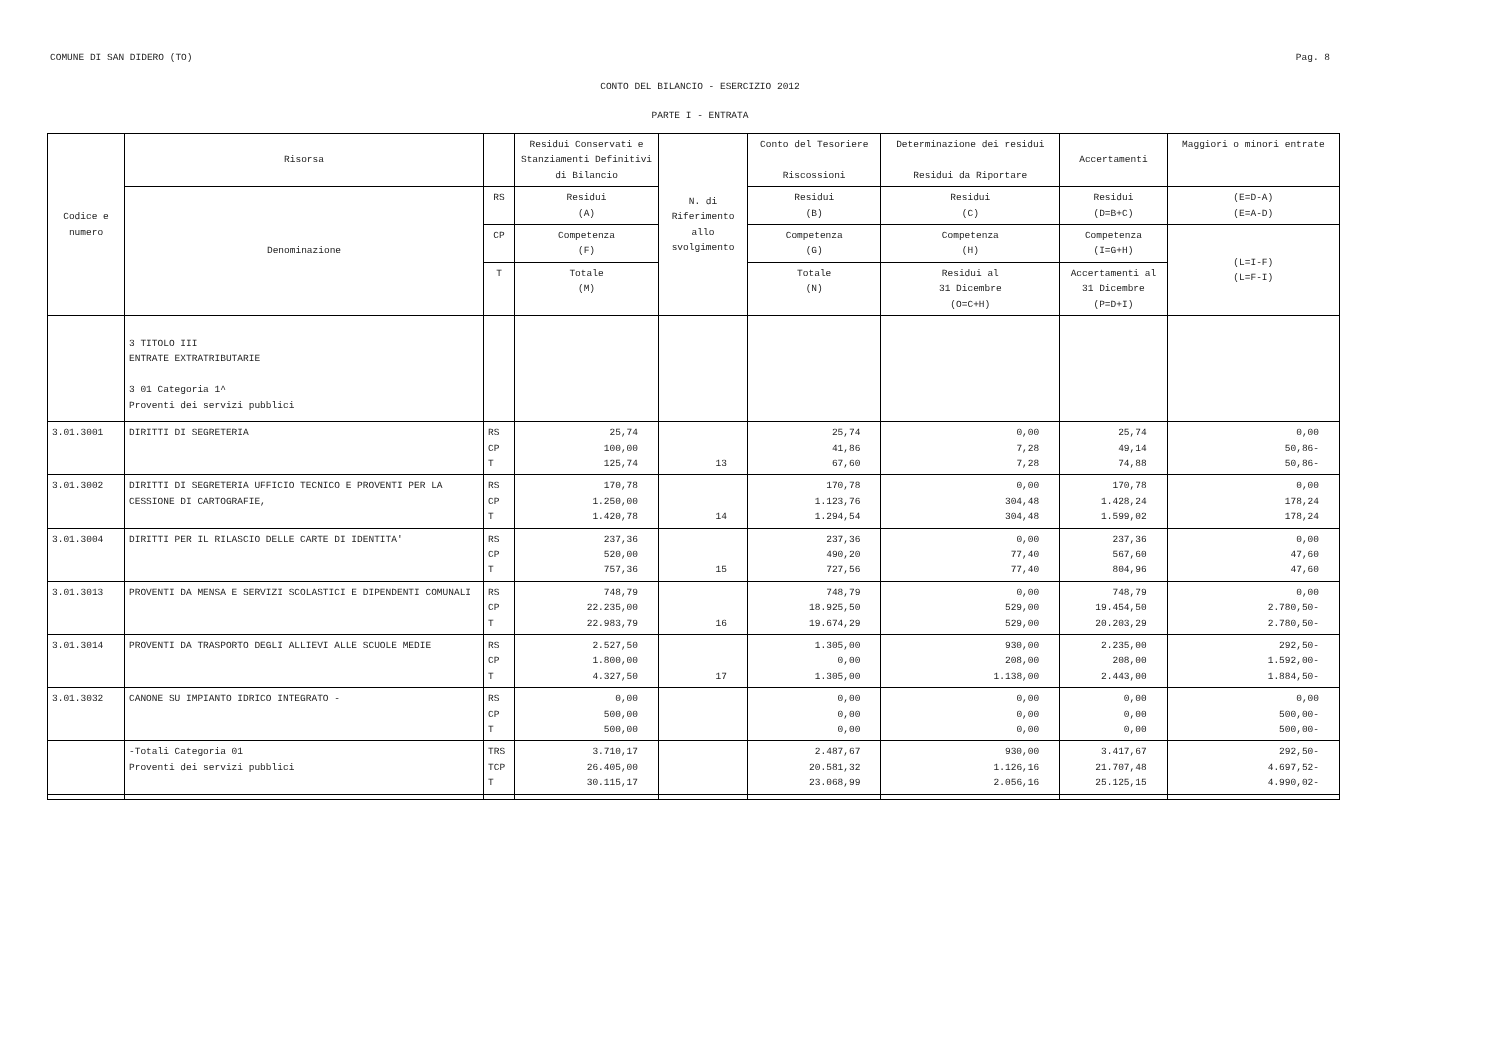COMUNE DI SAN DIDERO (TO) Pag. 8
CONTO DEL BILANCIO - ESERCIZIO 2012
PARTE I - ENTRATA
| Codice e numero | Risorsa | | Residui Conservati e Stanziamenti Definitivi di Bilancio | N. di Riferimento allo svolgimento | Conto del Tesoriere Riscossioni | Determinazione dei residui Residui da Riportare | Accertamenti | Maggiori o minori entrate |
| --- | --- | --- | --- | --- | --- | --- | --- | --- |
| | Denominazione | RS | Residui (A) | | Residui (B) | Residui (C) | Residui (D=B+C) | (E=D-A) (E=A-D) |
| | | CP | Competenza (F) | | Competenza (G) | Competenza (H) | Competenza (I=G+H) | (L=I-F) (L=F-I) |
| | | T | Totale (M) | | Totale (N) | Residui al 31 Dicembre (O=C+H) | Accertamenti al 31 Dicembre (P=D+I) | |
| | 3 TITOLO III ENTRATE EXTRATRIBUTARIE 3 01 Categoria 1^ Proventi dei servizi pubblici | | | | | | | |
| 3.01.3001 | DIRITTI DI SEGRETERIA | RS CP T | 25,74 100,00 125,74 | 13 | 25,74 41,86 67,60 | 0,00 7,28 7,28 | 25,74 49,14 74,88 | 0,00 50,86- 50,86- |
| 3.01.3002 | DIRITTI DI SEGRETERIA UFFICIO TECNICO E PROVENTI PER LA CESSIONE DI CARTOGRAFIE, | RS CP T | 170,78 1.250,00 1.420,78 | 14 | 170,78 1.123,76 1.294,54 | 0,00 304,48 304,48 | 170,78 1.428,24 1.599,02 | 0,00 178,24 178,24 |
| 3.01.3004 | DIRITTI PER IL RILASCIO DELLE CARTE DI IDENTITA' | RS CP T | 237,36 520,00 757,36 | 15 | 237,36 490,20 727,56 | 0,00 77,40 77,40 | 237,36 567,60 804,96 | 0,00 47,60 47,60 |
| 3.01.3013 | PROVENTI DA MENSA E SERVIZI SCOLASTICI E DIPENDENTI COMUNALI | RS CP T | 748,79 22.235,00 22.983,79 | 16 | 748,79 18.925,50 19.674,29 | 0,00 529,00 529,00 | 748,79 19.454,50 20.203,29 | 0,00 2.780,50- 2.780,50- |
| 3.01.3014 | PROVENTI DA TRASPORTO DEGLI ALLIEVI ALLE SCUOLE MEDIE | RS CP T | 2.527,50 1.800,00 4.327,50 | 17 | 1.305,00 0,00 1.305,00 | 930,00 208,00 1.138,00 | 2.235,00 208,00 2.443,00 | 292,50- 1.592,00- 1.884,50- |
| 3.01.3032 | CANONE SU IMPIANTO IDRICO INTEGRATO - | RS CP T | 0,00 500,00 500,00 | | 0,00 0,00 0,00 | 0,00 0,00 0,00 | 0,00 0,00 0,00 | 0,00 500,00- 500,00- |
| | -Totali Categoria 01 Proventi dei servizi pubblici | TRS TCP T | 3.710,17 26.405,00 30.115,17 | | 2.487,67 20.581,32 23.068,99 | 930,00 1.126,16 2.056,16 | 3.417,67 21.707,48 25.125,15 | 292,50- 4.697,52- 4.990,02- |